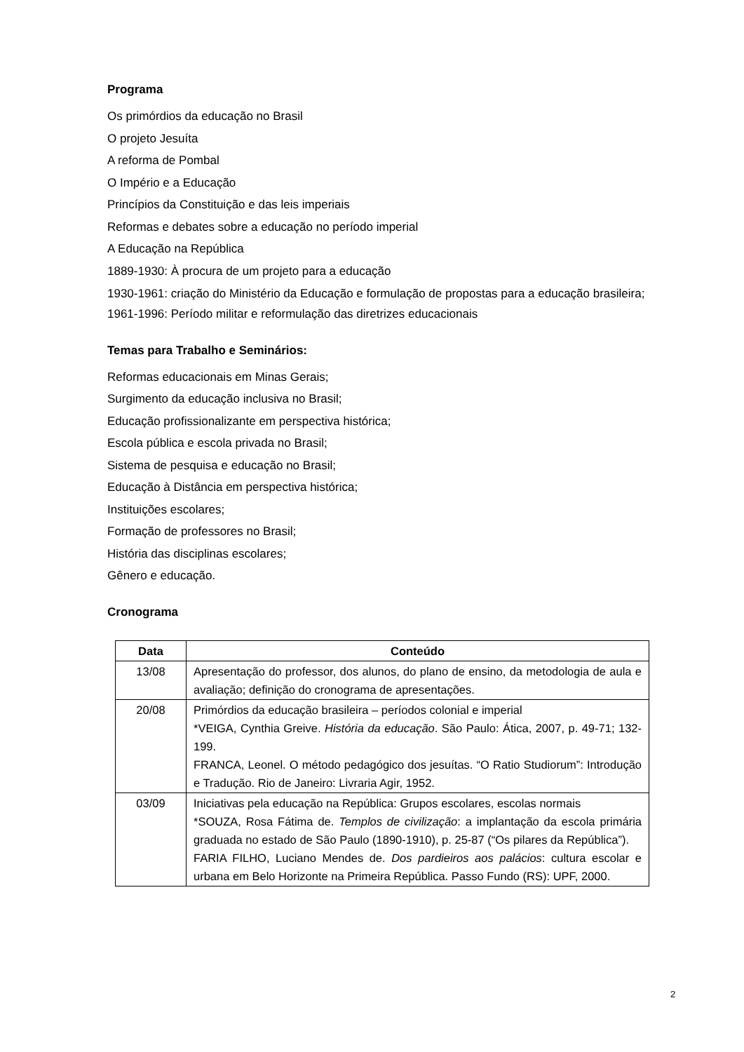Programa
Os primórdios da educação no Brasil
O projeto Jesuíta
A reforma de Pombal
O Império e a Educação
Princípios da Constituição e das leis imperiais
Reformas e debates sobre a educação no período imperial
A Educação na República
1889-1930: À procura de um projeto para a educação
1930-1961: criação do Ministério da Educação e formulação de propostas para a educação brasileira;
1961-1996: Período militar e reformulação das diretrizes educacionais
Temas para Trabalho e Seminários:
Reformas educacionais em Minas Gerais;
Surgimento da educação inclusiva no Brasil;
Educação profissionalizante em perspectiva histórica;
Escola pública e escola privada no Brasil;
Sistema de pesquisa e educação no Brasil;
Educação à Distância em perspectiva histórica;
Instituições escolares;
Formação de professores no Brasil;
História das disciplinas escolares;
Gênero e educação.
Cronograma
| Data | Conteúdo |
| --- | --- |
| 13/08 | Apresentação do professor, dos alunos, do plano de ensino, da metodologia de aula e avaliação; definição do cronograma de apresentações. |
| 20/08 | Primórdios da educação brasileira – períodos colonial e imperial *VEIGA, Cynthia Greive. História da educação . São Paulo: Ática, 2007, p. 49-71; 132-199. FRANCA, Leonel. O método pedagógico dos jesuítas. “O Ratio Studiorum”: Introdução e Tradução. Rio de Janeiro: Livraria Agir, 1952. |
| 03/09 | Iniciativas pela educação na República: Grupos escolares, escolas normais *SOUZA, Rosa Fátima de. Templos de civilização : a implantação da escola primária graduada no estado de São Paulo (1890-1910), p. 25-87 (“Os pilares da República”). FARIA FILHO, Luciano Mendes de. Dos pardieiros aos palácios : cultura escolar e urbana em Belo Horizonte na Primeira República. Passo Fundo (RS): UPF, 2000. |
2